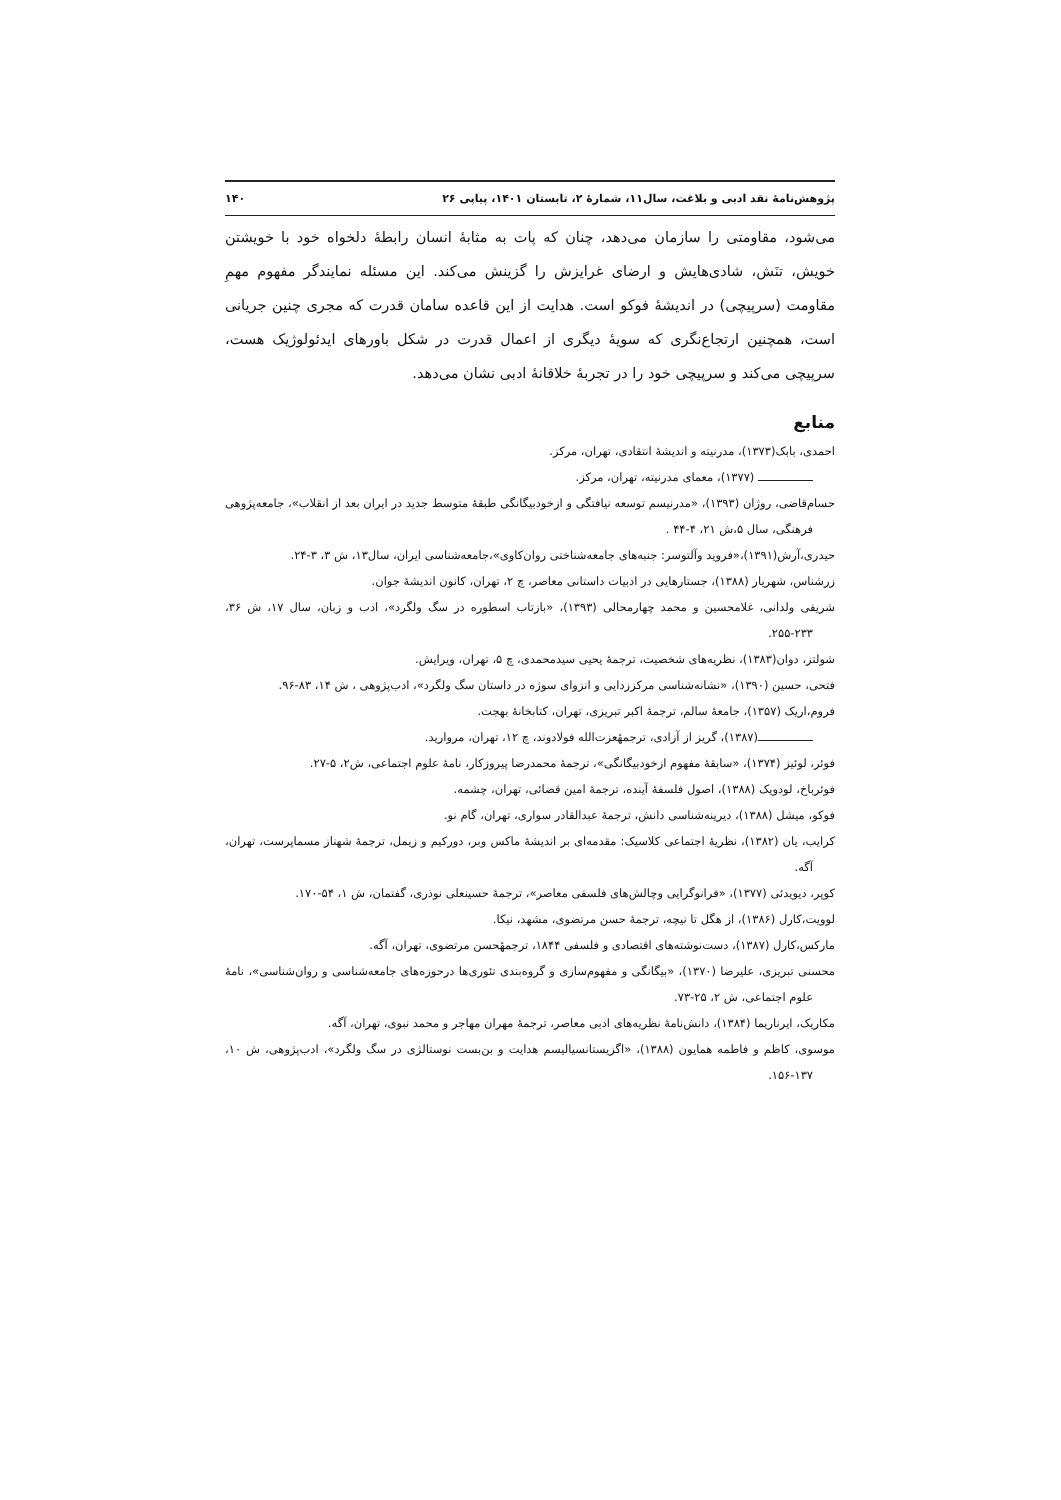پژوهش‌نامهٔ نقد ادبی و بلاغت، سال۱۱، شمارهٔ ۲، تابستان ۱۴۰۱، پیاپی ۲۶ ۱۴۰
می‌شود، مقاومتی را سازمان می‌دهد، چنان که پات به مثابهٔ انسان رابطهٔ دلخواه خود با خویشتن خویش، تنَش، شادی‌هایش و ارضای غرایزش را گزینش می‌کند. این مسئله نمایندگر مفهوم مهمِ مقاومت (سرپیچی) در اندیشهٔ فوکو است. هدایت از این قاعده سامان قدرت که مجری چنین جریانی است، همچنین ارتجاع‌نگری که سویهٔ دیگری از اعمال قدرت در شکل باورهای ایدئولوژیک هست، سرپیچی می‌کند و سرپیچی خود را در تجربهٔ خلاقانهٔ ادبی نشان می‌دهد.
منابع
احمدی، بابک(۱۳۷۳)، مدرنیته و اندیشهٔ انتقادی، تهران، مرکز.
(۱۳۷۷)، معمای مدرنیته، تهران، مرکز.
حسام‌قاضی، روژان (۱۳۹۳)، «مدرنیسم توسعه نیافتگی و ازخودبیگانگی طبقهٔ متوسط جدید در ایران بعد از انقلاب»، جامعه‌پژوهی فرهنگی، سال ۵،ش ۲۱، ۴-۴۴ .
حیدری،آرش(۱۳۹۱)،«فروید وآلتوسر: جنبه‌های جامعه‌شناختی روان‌کاوی»،جامعه‌شناسی ایران، سال۱۳، ش ۳، ۳-۲۴.
زرشناس، شهریار (۱۳۸۸)، جستارهایی در ادبیات داستانی معاصر، چ ۲، تهران، کانون اندیشهٔ جوان.
شریفی ولدانی، غلامحسین و محمد چهارمحالی (۱۳۹۳)، «بازتاب اسطوره در سگ ولگرد»، ادب و زبان، سال ۱۷، ش ۳۶، ۲۳۳-۲۵۵.
شولتز، دوان(۱۳۸۳)، نظریه‌های شخصیت، ترجمهٔ یحیی سیدمحمدی، چ ۵، تهران، ویرایش.
فتحی، حسین (۱۳۹۰)، «نشانه‌شناسی مرکززدایی و انزوای سوژه در داستان سگ ولگرد»، ادب‌پژوهی ، ش ۱۴، ۸۳-۹۶.
فروم،اریک (۱۳۵۷)، جامعهٔ سالم، ترجمهٔ اکبر تبریزی، تهران، کتابخانهٔ بهجت.
(۱۳۸۷)، گریز از آزادی، ترجمهٔعزت‌الله فولادوند، چ ۱۲، تهران، مروارید.
فوئر، لوئیز (۱۳۷۴)، «سابقهٔ مفهوم ازخودبیگانگی»، ترجمهٔ محمدرضا پیروزکار، نامهٔ علوم اجتماعی، ش۲، ۵-۲۷.
فوئرباخ، لودویک (۱۳۸۸)، اصول فلسفهٔ آینده، ترجمهٔ امین قضائی، تهران، چشمه.
فوکو، میشل (۱۳۸۸)، دیرینه‌شناسی دانش، ترجمهٔ عبدالقادر سواری، تهران، گام نو.
کرایب، یان (۱۳۸۲)، نظریهٔ اجتماعی کلاسیک: مقدمه‌ای بر اندیشهٔ ماکس وبر، دورکیم و زیمل، ترجمهٔ شهناز مسماپرست، تهران، آگه.
کوپر، دیویدئی (۱۳۷۷)، «فرانوگرایی وچالش‌های فلسفی معاصر»، ترجمهٔ حسینعلی نوذری، گفتمان، ش ۱، ۵۴-۱۷۰.
لوویت،کارل (۱۳۸۶)، از هگل تا نیچه، ترجمهٔ حسن مرتضوی، مشهد، نیکا.
مارکس،کارل (۱۳۸۷)، دست‌نوشته‌های اقتصادی و فلسفی ۱۸۴۴، ترجمهٔحسن مرتضوی، تهران، آگه.
محسنی تبریزی، علیرضا (۱۳۷۰)، «بیگانگی و مفهوم‌سازی و گروه‌بندی تئوری‌ها درحوزه‌های جامعه‌شناسی و روان‌شناسی»، نامهٔ علوم اجتماعی، ش ۲، ۲۵-۷۳.
مکاریک، ایرناریما (۱۳۸۴)، دانش‌نامهٔ نظریه‌های ادبی معاصر، ترجمهٔ مهران مهاجر و محمد نبوی، تهران، آگه.
موسوی، کاظم و فاطمه همایون (۱۳۸۸)، «اگزیستانسیالیسم هدایت و بن‌بست نوستالژی در سگ ولگرد»، ادب‌پژوهی، ش ۱۰، ۱۳۷-۱۵۶.